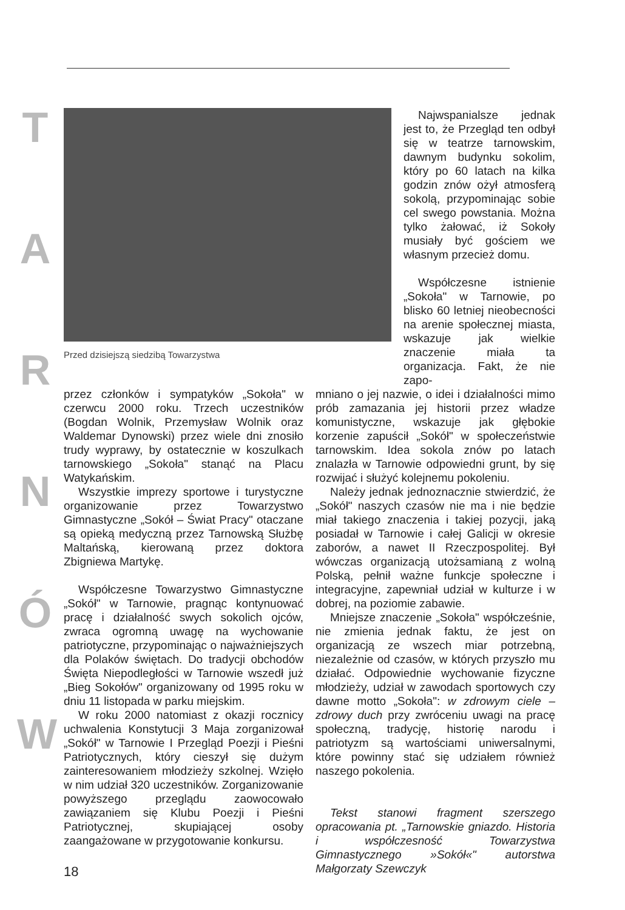T
A
R
N
Ó
W
Przed dzisiejszą siedzibą Towarzystwa
Najwspanialsze jednak jest to, że Przegląd ten odbył się w teatrze tarnowskim, dawnym budynku sokolim, który po 60 latach na kilka godzin znów ożył atmosferą sokolą, przypominając sobie cel swego powstania. Można tylko żałować, iż Sokoły musiały być gościem we własnym przecież domu.
Współczesne istnienie „Sokoła" w Tarnowie, po blisko 60 letniej nieobecności na arenie społecznej miasta, wskazuje jak wielkie znaczenie miała ta organizacja. Fakt, że nie zapo-
przez członków i sympatyków „Sokoła" w czerwcu 2000 roku. Trzech uczestników (Bogdan Wolnik, Przemysław Wolnik oraz Waldemar Dynowski) przez wiele dni znosiło trudy wyprawy, by ostatecznie w koszulkach tarnowskiego „Sokoła" stanąć na Placu Watykańskim.
Wszystkie imprezy sportowe i turystyczne organizowanie przez Towarzystwo Gimnastyczne „Sokół – Świat Pracy" otaczane są opieką medyczną przez Tarnowską Służbę Maltańską, kierowaną przez doktora Zbigniewa Martykę.
Współczesne Towarzystwo Gimnastyczne „Sokół" w Tarnowie, pragnąc kontynuować pracę i działalność swych sokolich ojców, zwraca ogromną uwagę na wychowanie patriotyczne, przypominając o najważniejszych dla Polaków świętach. Do tradycji obchodów Święta Niepodległości w Tarnowie wszedł już „Bieg Sokołów" organizowany od 1995 roku w dniu 11 listopada w parku miejskim.
W roku 2000 natomiast z okazji rocznicy uchwalenia Konstytucji 3 Maja zorganizował „Sokół" w Tarnowie I Przegląd Poezji i Pieśni Patriotycznych, który cieszył się dużym zainteresowaniem młodzieży szkolnej. Wzięło w nim udział 320 uczestników. Zorganizowanie powyższego przeglądu zaowocowało zawiązaniem się Klubu Poezji i Pieśni Patriotycznej, skupiającej osoby zaangażowane w przygotowanie konkursu.
mniano o jej nazwie, o idei i działalności mimo prób zamazania jej historii przez władze komunistyczne, wskazuje jak głębokie korzenie zapuścił „Sokół" w społeczeństwie tarnowskim. Idea sokola znów po latach znalazła w Tarnowie odpowiedni grunt, by się rozwijać i służyć kolejnemu pokoleniu.
Należy jednak jednoznacznie stwierdzić, że „Sokół" naszych czasów nie ma i nie będzie miał takiego znaczenia i takiej pozycji, jaką posiadał w Tarnowie i całej Galicji w okresie zaborów, a nawet II Rzeczpospolitej. Był wówczas organizacją utożsamianą z wolną Polską, pełnił ważne funkcje społeczne i integracyjne, zapewniał udział w kulturze i w dobrej, na poziomie zabawie.
Mniejsze znaczenie „Sokoła" współcześnie, nie zmienia jednak faktu, że jest on organizacją ze wszech miar potrzebną, niezależnie od czasów, w których przyszło mu działać. Odpowiednie wychowanie fizyczne młodzieży, udział w zawodach sportowych czy dawne motto „Sokoła": w zdrowym ciele – zdrowy duch przy zwróceniu uwagi na pracę społeczną, tradycję, historię narodu i patriotyzm są wartościami uniwersalnymi, które powinny stać się udziałem również naszego pokolenia.
Tekst stanowi fragment szerszego opracowania pt. „Tarnowskie gniazdo. Historia i współczesność Towarzystwa Gimnastycznego »Sokół«" autorstwa Małgorzaty Szewczyk
18